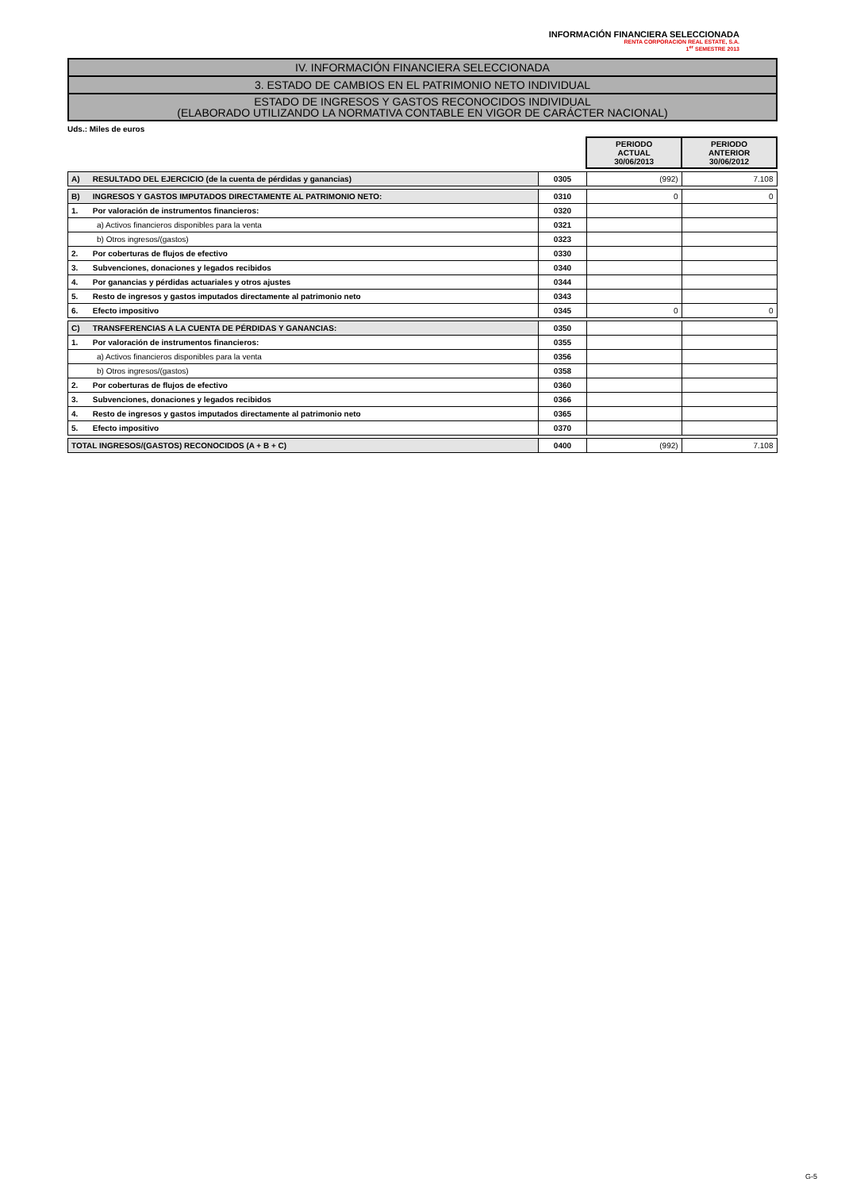INFORMACIÓN FINANCIERA SELECCIONADA
RENTA CORPORACION REAL ESTATE, S.A.
1<sup>er</sup> SEMESTRE 2013
IV. INFORMACIÓN FINANCIERA SELECCIONADA
3. ESTADO DE CAMBIOS EN EL PATRIMONIO NETO INDIVIDUAL
ESTADO DE INGRESOS Y GASTOS RECONOCIDOS INDIVIDUAL
(ELABORADO UTILIZANDO LA NORMATIVA CONTABLE EN VIGOR DE CARÁCTER NACIONAL)
Uds.: Miles de euros
| | | PERIODO ACTUAL 30/06/2013 | PERIODO ANTERIOR 30/06/2012 |
| A) RESULTADO DEL EJERCICIO (de la cuenta de pérdidas y ganancias) | 0305 | (992) | 7.108 |
| B) INGRESOS Y GASTOS IMPUTADOS DIRECTAMENTE AL PATRIMONIO NETO: | 0310 | 0 | 0 |
| 1. Por valoración de instrumentos financieros: | 0320 | | |
| a) Activos financieros disponibles para la venta | 0321 | | |
| b) Otros ingresos/(gastos) | 0323 | | |
| 2. Por coberturas de flujos de efectivo | 0330 | | |
| 3. Subvenciones, donaciones y legados recibidos | 0340 | | |
| 4. Por ganancias y pérdidas actuariales y otros ajustes | 0344 | | |
| 5. Resto de ingresos y gastos imputados directamente al patrimonio neto | 0343 | | |
| 6. Efecto impositivo | 0345 | 0 | 0 |
| C) TRANSFERENCIAS A LA CUENTA DE PÉRDIDAS Y GANANCIAS: | 0350 | | |
| 1. Por valoración de instrumentos financieros: | 0355 | | |
| a) Activos financieros disponibles para la venta | 0356 | | |
| b) Otros ingresos/(gastos) | 0358 | | |
| 2. Por coberturas de flujos de efectivo | 0360 | | |
| 3. Subvenciones, donaciones y legados recibidos | 0366 | | |
| 4. Resto de ingresos y gastos imputados directamente al patrimonio neto | 0365 | | |
| 5. Efecto impositivo | 0370 | | |
| TOTAL INGRESOS/(GASTOS) RECONOCIDOS (A + B + C) | 0400 | (992) | 7.108 |
G-5